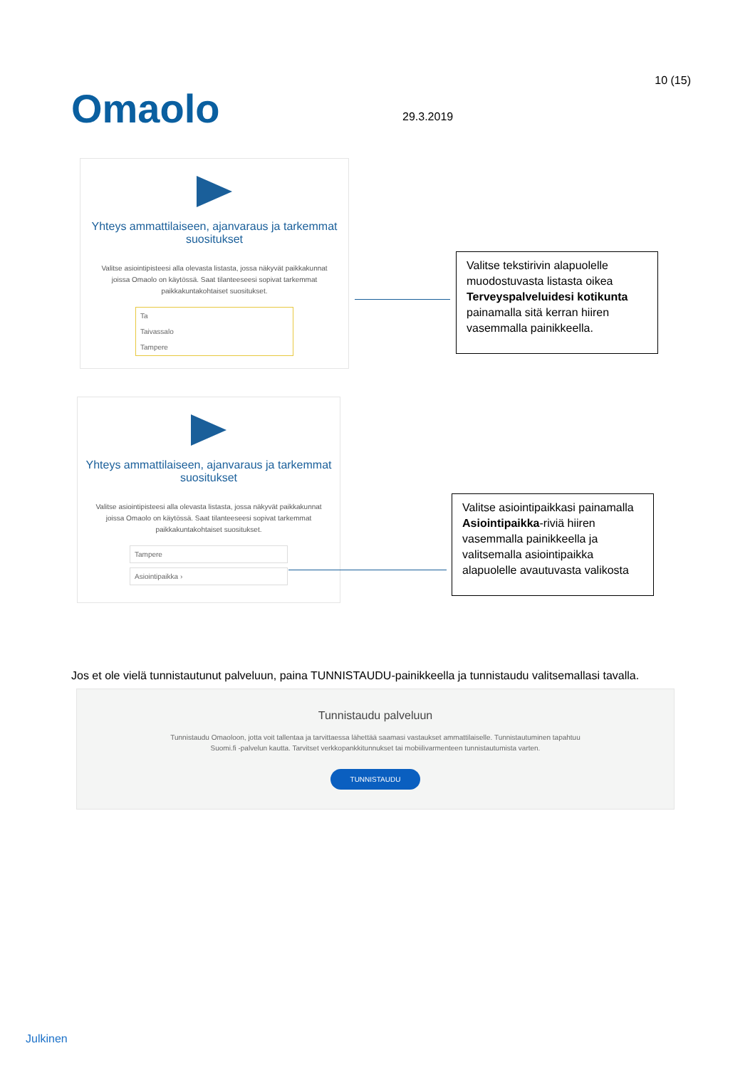Omaolo 29.3.2019
10 (15)
Yhteys ammattilaiseen, ajanvaraus ja tarkemmat suositukset
Valitse asiointipisteesi alla olevasta listasta, jossa näkyvät paikkakunnat joissa Omaolo on käytössä. Saat tilanteeseesi sopivat tarkemmat paikkakuntakohtaiset suositukset.
Ta
Taivassalo
Tampere
Valitse tekstirivin alapuolelle muodostuvasta listasta oikea Terveyspalveluidesi kotikunta painamalla sitä kerran hiiren vasemmalla painikkeella.
Yhteys ammattilaiseen, ajanvaraus ja tarkemmat suositukset
Valitse asiointipisteesi alla olevasta listasta, jossa näkyvät paikkakunnat joissa Omaolo on käytössä. Saat tilanteeseesi sopivat tarkemmat paikkakuntakohtaiset suositukset.
Tampere
Asiointipaikka ›
Valitse asiointipaikkasi painamalla Asiointipaikka-riviä hiiren vasemmalla painikkeella ja valitsemalla asiointipaikka alapuolelle avautuvasta valikosta
Jos et ole vielä tunnistautunut palveluun, paina TUNNISTAUDU-painikkeella ja tunnistaudu valitsemallasi tavalla.
Tunnistaudu palveluun
Tunnistaudu Omaoloon, jotta voit tallentaa ja tarvittaessa lähettää saamasi vastaukset ammattilaiselle. Tunnistautuminen tapahtuu Suomi.fi -palvelun kautta. Tarvitset verkkopankkitunnukset tai mobiilivarmenteen tunnistautumista varten.
TUNNISTAUDU
Julkinen